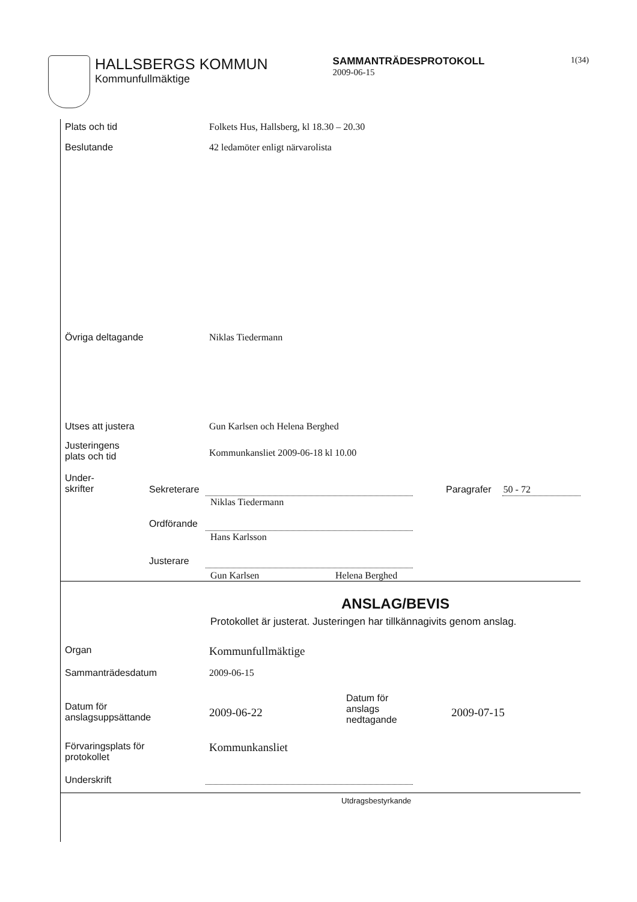HALLSBERGS KOMMUN
Kommunfullmäktige
SAMMANTRÄDESPROTOKOLL
2009-06-15
1(34)
Plats och tid Folkets Hus, Hallsberg, kl 18.30 – 20.30
Beslutande 42 ledamöter enligt närvarolista
Övriga deltagande Niklas Tiedermann
Utses att justera Gun Karlsen och Helena Berghed
Justeringens
plats och tid
Kommunkansliet 2009-06-18 kl 10.00
Under-
skrifter
Sekreterare
Niklas Tiedermann
Paragrafer 50 - 72
Ordförande
Hans Karlsson
Justerare
Gun Karlsen Helena Berghed
ANSLAG/BEVIS
Protokollet är justerat. Justeringen har tillkännagivits genom anslag.
Organ
Kommunfullmäktige
Sammanträdesdatum 2009-06-15
Datum för
anslagsuppsättande
2009-06-22
Datum för
anslags
nedtagande
2009-07-15
Förvaringsplats för
protokollet
Kommunkansliet
Underskrift
Utdragsbestyrkande